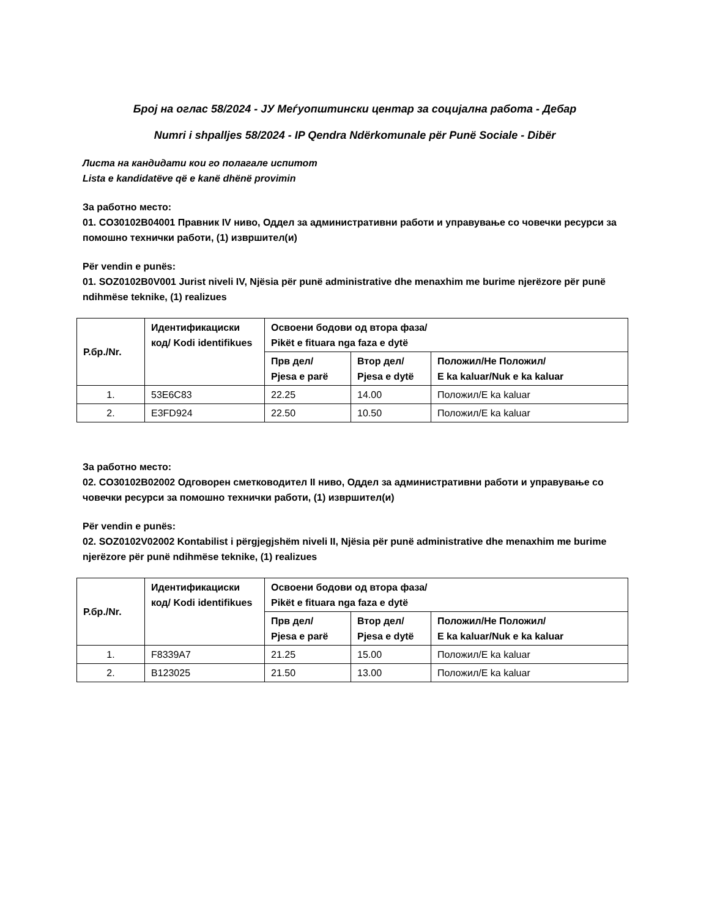Број на оглас 58/2024 - ЈУ Меѓуопштински центар за социјална работа - Дебар
Numri i shpalljes 58/2024 - IP Qendra Ndërkomunale për Punë Sociale - Dibër
Листа на кандидати кои го полагале испитот
Lista e kandidatëve që e kanë dhënë provimin
За работно место:
01. CO30102B04001 Правник IV ниво, Оддел за административни работи и управување со човечки ресурси за помошно технички работи, (1) извршител(и)
Për vendin e punës:
01. SOZ0102B0V001 Jurist niveli IV, Njësia për punë administrative dhe menaxhim me burime njerëzore për punë ndihmëse teknike, (1) realizues
| Р.бр./Nr. | Идентификациски код/ Kodi identifikues | Освоени бодови од втора фаза/ Pikët e fituara nga faza e dytë | | |
| --- | --- | --- | --- | --- |
| | | Прв дел/ Pjesa e parë | Втор дел/ Pjesa e dytë | Положил/Не Положил/ E ka kaluar/Nuk e ka kaluar |
| 1. | 53E6C83 | 22.25 | 14.00 | Положил/E ka kaluar |
| 2. | E3FD924 | 22.50 | 10.50 | Положил/E ka kaluar |
За работно место:
02. CO30102B02002 Одговорен сметководител II ниво, Оддел за административни работи и управување со човечки ресурси за помошно технички работи, (1) извршител(и)
Për vendin e punës:
02. SOZ0102V02002 Kontabilist i përgjegjshëm niveli II, Njësia për punë administrative dhe menaxhim me burime njerëzore për punë ndihmëse teknike, (1) realizues
| Р.бр./Nr. | Идентификациски код/ Kodi identifikues | Освоени бодови од втора фаза/ Pikët e fituara nga faza e dytë | | |
| --- | --- | --- | --- | --- |
| | | Прв дел/ Pjesa e parë | Втор дел/ Pjesa e dytë | Положил/Не Положил/ E ka kaluar/Nuk e ka kaluar |
| 1. | F8339A7 | 21.25 | 15.00 | Положил/E ka kaluar |
| 2. | B123025 | 21.50 | 13.00 | Положил/E ka kaluar |